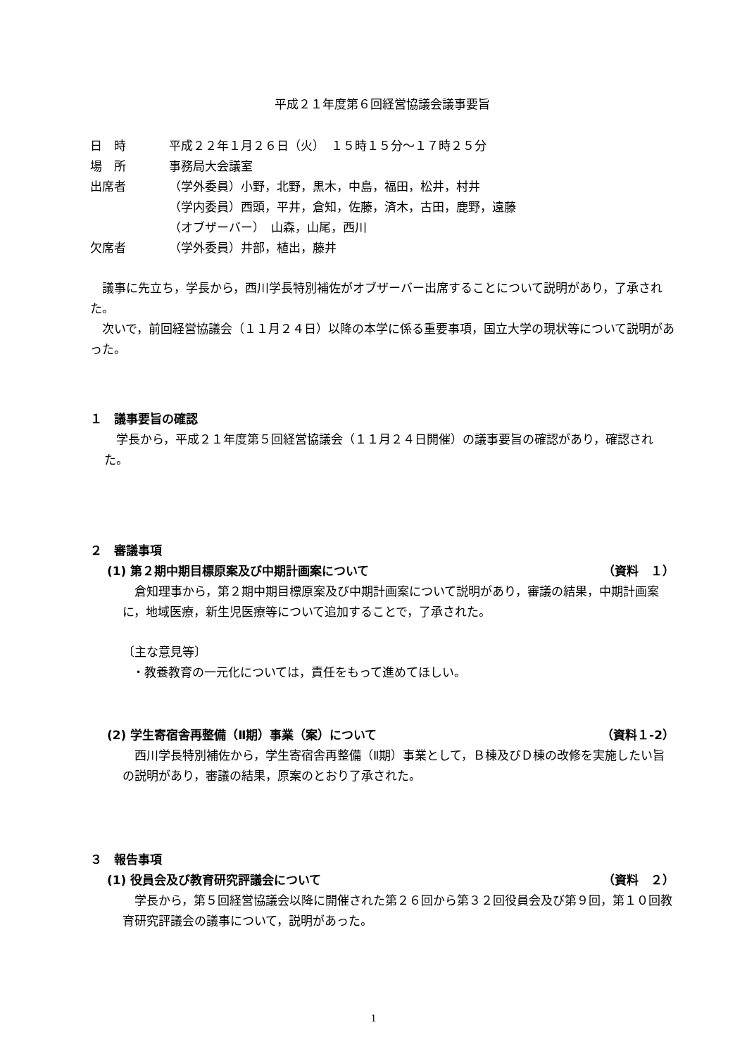平成２１年度第６回経営協議会議事要旨
日　時 平成２２年１月２６日（火）　１５時１５分～１７時２５分
場　所 事務局大会議室
出席者 （学外委員）小野，北野，黒木，中島，福田，松井，村井
（学内委員）西頭，平井，倉知，佐藤，済木，古田，鹿野，遠藤
（オブザーバー）　山森，山尾，西川
欠席者 （学外委員）井部，植出，藤井
　議事に先立ち，学長から，西川学長特別補佐がオブザーバー出席することについて説明があり，了承された。
　次いで，前回経営協議会（１１月２４日）以降の本学に係る重要事項，国立大学の現状等について説明があった。
１　議事要旨の確認
　学長から，平成２１年度第５回経営協議会（１１月２４日開催）の議事要旨の確認があり，確認された。
２　審議事項
(1) 第２期中期目標原案及び中期計画案について （資料　１）
　倉知理事から，第２期中期目標原案及び中期計画案について説明があり，審議の結果，中期計画案に，地域医療，新生児医療等について追加することで，了承された。
〔主な意見等〕
・教養教育の一元化については，責任をもって進めてほしい。
(2) 学生寄宿舎再整備（Ⅱ期）事業（案）について （資料１-2）
　西川学長特別補佐から，学生寄宿舎再整備（Ⅱ期）事業として，Ｂ棟及びＤ棟の改修を実施したい旨の説明があり，審議の結果，原案のとおり了承された。
３　報告事項
(1) 役員会及び教育研究評議会について （資料　２）
　学長から，第５回経営協議会以降に開催された第２６回から第３２回役員会及び第９回，第１０回教育研究評議会の議事について，説明があった。
1